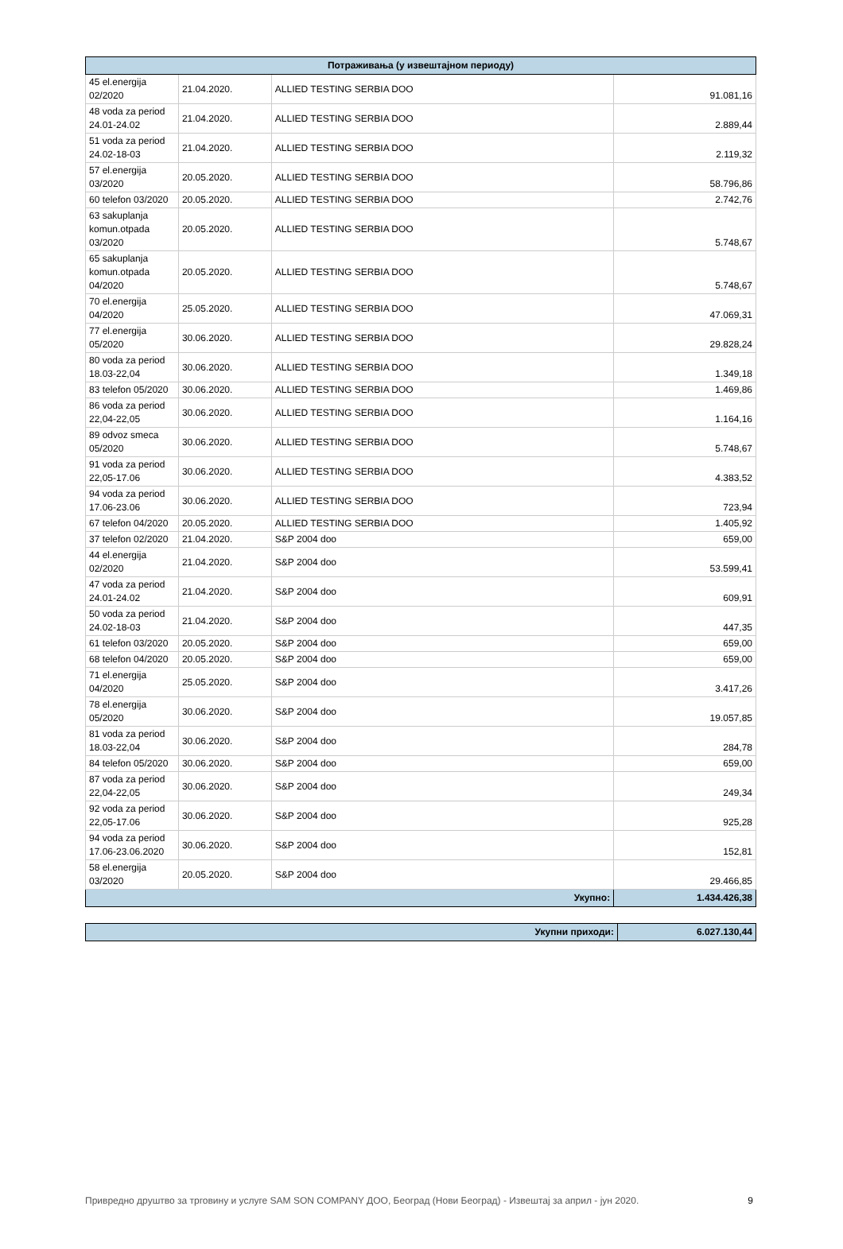| Потраживања (у извештајном периоду) | | | |
| --- | --- | --- | --- |
| 45 el.energija 02/2020 | 21.04.2020. | ALLIED TESTING SERBIA DOO | 91.081,16 |
| 48 voda za period 24.01-24.02 | 21.04.2020. | ALLIED TESTING SERBIA DOO | 2.889,44 |
| 51 voda za period 24.02-18-03 | 21.04.2020. | ALLIED TESTING SERBIA DOO | 2.119,32 |
| 57 el.energija 03/2020 | 20.05.2020. | ALLIED TESTING SERBIA DOO | 58.796,86 |
| 60 telefon 03/2020 | 20.05.2020. | ALLIED TESTING SERBIA DOO | 2.742,76 |
| 63 sakuplanja komun.otpada 03/2020 | 20.05.2020. | ALLIED TESTING SERBIA DOO | 5.748,67 |
| 65 sakuplanja komun.otpada 04/2020 | 20.05.2020. | ALLIED TESTING SERBIA DOO | 5.748,67 |
| 70 el.energija 04/2020 | 25.05.2020. | ALLIED TESTING SERBIA DOO | 47.069,31 |
| 77 el.energija 05/2020 | 30.06.2020. | ALLIED TESTING SERBIA DOO | 29.828,24 |
| 80 voda za period 18.03-22,04 | 30.06.2020. | ALLIED TESTING SERBIA DOO | 1.349,18 |
| 83 telefon 05/2020 | 30.06.2020. | ALLIED TESTING SERBIA DOO | 1.469,86 |
| 86 voda za period 22,04-22,05 | 30.06.2020. | ALLIED TESTING SERBIA DOO | 1.164,16 |
| 89 odvoz smeca 05/2020 | 30.06.2020. | ALLIED TESTING SERBIA DOO | 5.748,67 |
| 91 voda za period 22,05-17.06 | 30.06.2020. | ALLIED TESTING SERBIA DOO | 4.383,52 |
| 94 voda za period 17.06-23.06 | 30.06.2020. | ALLIED TESTING SERBIA DOO | 723,94 |
| 67 telefon 04/2020 | 20.05.2020. | ALLIED TESTING SERBIA DOO | 1.405,92 |
| 37 telefon 02/2020 | 21.04.2020. | S&P 2004 doo | 659,00 |
| 44 el.energija 02/2020 | 21.04.2020. | S&P 2004 doo | 53.599,41 |
| 47 voda za period 24.01-24.02 | 21.04.2020. | S&P 2004 doo | 609,91 |
| 50 voda za period 24.02-18-03 | 21.04.2020. | S&P 2004 doo | 447,35 |
| 61 telefon 03/2020 | 20.05.2020. | S&P 2004 doo | 659,00 |
| 68 telefon 04/2020 | 20.05.2020. | S&P 2004 doo | 659,00 |
| 71 el.energija 04/2020 | 25.05.2020. | S&P 2004 doo | 3.417,26 |
| 78 el.energija 05/2020 | 30.06.2020. | S&P 2004 doo | 19.057,85 |
| 81 voda za period 18.03-22,04 | 30.06.2020. | S&P 2004 doo | 284,78 |
| 84 telefon 05/2020 | 30.06.2020. | S&P 2004 doo | 659,00 |
| 87 voda za period 22,04-22,05 | 30.06.2020. | S&P 2004 doo | 249,34 |
| 92 voda za period 22,05-17.06 | 30.06.2020. | S&P 2004 doo | 925,28 |
| 94 voda za period 17.06-23.06.2020 | 30.06.2020. | S&P 2004 doo | 152,81 |
| 58 el.energija 03/2020 | 20.05.2020. | S&P 2004 doo | 29.466,85 |
| Укупно: | | | 1.434.426,38 |
| Укупни приходи: | 6.027.130,44 |
Привредно друштво за трговину и услуге SAM SON COMPANY ДОО, Београд (Нови Београд) - Извештај за април - јун 2020. 9